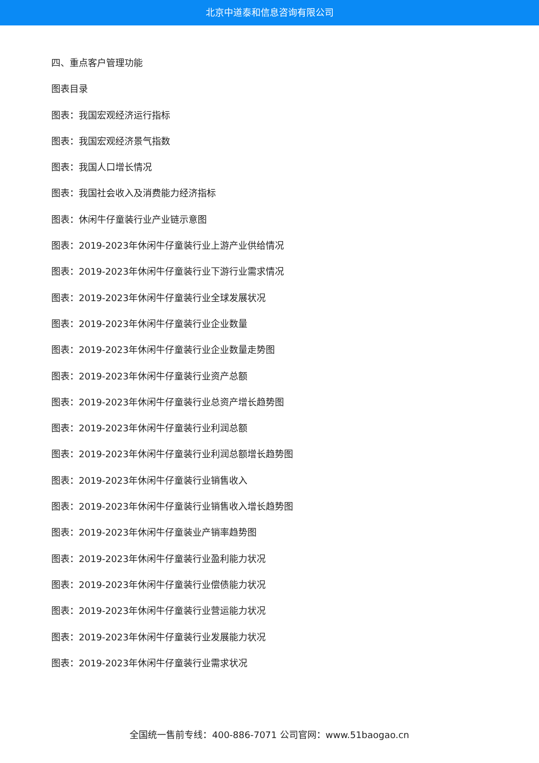北京中道泰和信息咨询有限公司
四、重点客户管理功能
图表目录
图表：我国宏观经济运行指标
图表：我国宏观经济景气指数
图表：我国人口增长情况
图表：我国社会收入及消费能力经济指标
图表：休闲牛仔童装行业产业链示意图
图表：2019-2023年休闲牛仔童装行业上游产业供给情况
图表：2019-2023年休闲牛仔童装行业下游行业需求情况
图表：2019-2023年休闲牛仔童装行业全球发展状况
图表：2019-2023年休闲牛仔童装行业企业数量
图表：2019-2023年休闲牛仔童装行业企业数量走势图
图表：2019-2023年休闲牛仔童装行业资产总额
图表：2019-2023年休闲牛仔童装行业总资产增长趋势图
图表：2019-2023年休闲牛仔童装行业利润总额
图表：2019-2023年休闲牛仔童装行业利润总额增长趋势图
图表：2019-2023年休闲牛仔童装行业销售收入
图表：2019-2023年休闲牛仔童装行业销售收入增长趋势图
图表：2019-2023年休闲牛仔童装业产销率趋势图
图表：2019-2023年休闲牛仔童装行业盈利能力状况
图表：2019-2023年休闲牛仔童装行业偿债能力状况
图表：2019-2023年休闲牛仔童装行业营运能力状况
图表：2019-2023年休闲牛仔童装行业发展能力状况
图表：2019-2023年休闲牛仔童装行业需求状况
全国统一售前专线：400-886-7071 公司官网：www.51baogao.cn